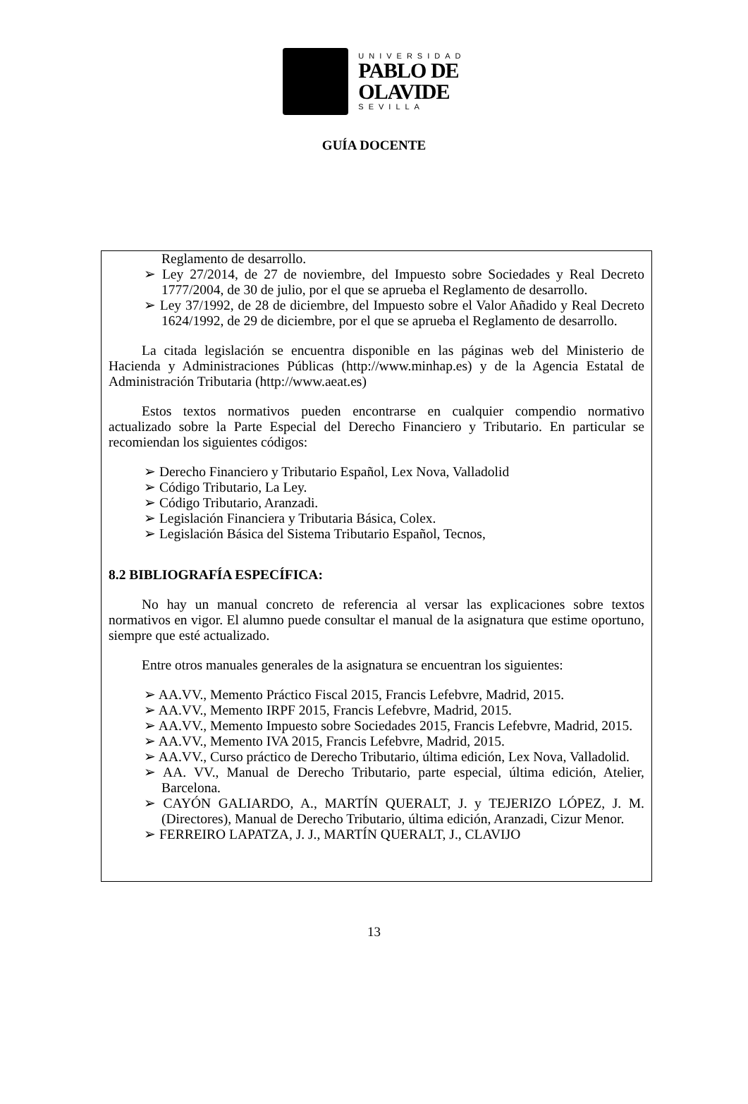UNIVERSIDAD
PABLO DE
OLAVIDE
SEVILLA
GUÍA DOCENTE
Reglamento de desarrollo.
➢ Ley 27/2014, de 27 de noviembre, del Impuesto sobre Sociedades y Real Decreto 1777/2004, de 30 de julio, por el que se aprueba el Reglamento de desarrollo.
➢ Ley 37/1992, de 28 de diciembre, del Impuesto sobre el Valor Añadido y Real Decreto 1624/1992, de 29 de diciembre, por el que se aprueba el Reglamento de desarrollo.
La citada legislación se encuentra disponible en las páginas web del Ministerio de Hacienda y Administraciones Públicas (http://www.minhap.es) y de la Agencia Estatal de Administración Tributaria (http://www.aeat.es)
Estos textos normativos pueden encontrarse en cualquier compendio normativo actualizado sobre la Parte Especial del Derecho Financiero y Tributario. En particular se recomiendan los siguientes códigos:
➢ Derecho Financiero y Tributario Español, Lex Nova, Valladolid
➢ Código Tributario, La Ley.
➢ Código Tributario, Aranzadi.
➢ Legislación Financiera y Tributaria Básica, Colex.
➢ Legislación Básica del Sistema Tributario Español, Tecnos,
8.2 BIBLIOGRAFÍA ESPECÍFICA:
No hay un manual concreto de referencia al versar las explicaciones sobre textos normativos en vigor. El alumno puede consultar el manual de la asignatura que estime oportuno, siempre que esté actualizado.
Entre otros manuales generales de la asignatura se encuentran los siguientes:
➢ AA.VV., Memento Práctico Fiscal 2015, Francis Lefebvre, Madrid, 2015.
➢ AA.VV., Memento IRPF 2015, Francis Lefebvre, Madrid, 2015.
➢ AA.VV., Memento Impuesto sobre Sociedades 2015, Francis Lefebvre, Madrid, 2015.
➢ AA.VV., Memento IVA 2015, Francis Lefebvre, Madrid, 2015.
➢ AA.VV., Curso práctico de Derecho Tributario, última edición, Lex Nova, Valladolid.
➢ AA. VV., Manual de Derecho Tributario, parte especial, última edición, Atelier, Barcelona.
➢ CAYÓN GALIARDO, A., MARTÍN QUERALT, J. y TEJERIZO LÓPEZ, J. M. (Directores), Manual de Derecho Tributario, última edición, Aranzadi, Cizur Menor.
➢ FERREIRO LAPATZA, J. J., MARTÍN QUERALT, J., CLAVIJO
13